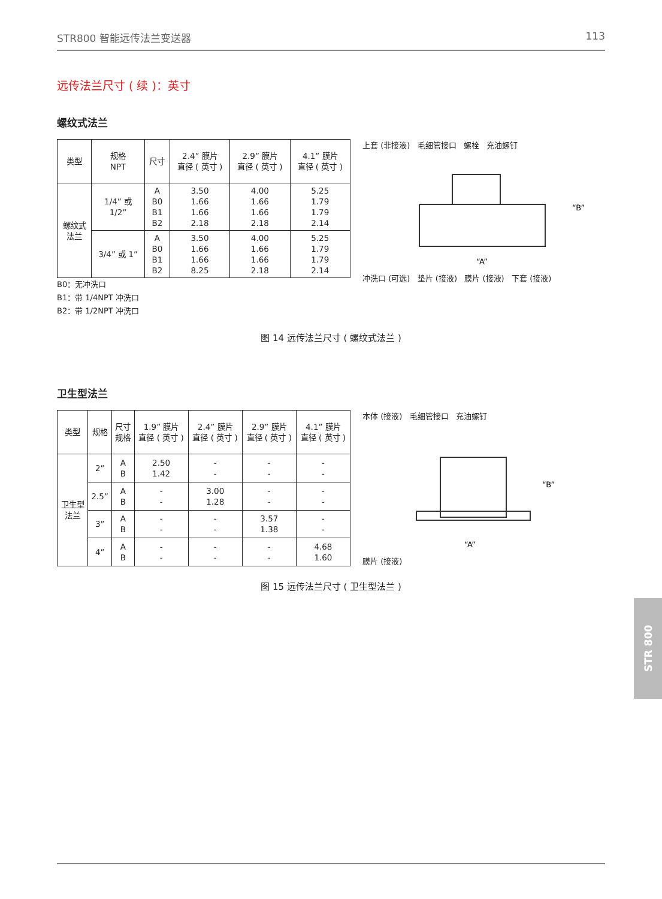STR800 智能远传法兰变送器 113
远传法兰尺寸 ( 续 )：英寸
螺纹式法兰
| 类型 | 规格 NPT | 尺寸 | 2.4” 膜片 直径 ( 英寸 ) | 2.9” 膜片 直径 ( 英寸 ) | 4.1” 膜片 直径 ( 英寸 ) |
| --- | --- | --- | --- | --- | --- |
| 螺纹式 法兰 | 1/4” 或 1/2” | A B0 B1 B2 | 3.50 1.66 1.66 2.18 | 4.00 1.66 1.66 2.18 | 5.25 1.79 1.79 2.14 |
| | 3/4” 或 1” | A B0 B1 B2 | 3.50 1.66 1.66 8.25 | 4.00 1.66 1.66 2.18 | 5.25 1.79 1.79 2.14 |
B0：无冲洗口
B1：带 1/4NPT 冲洗口
B2：带 1/2NPT 冲洗口
上套 (非接液) 毛细管接口 螺栓 充油螺钉
“B”
“A”
冲洗口 (可选) 垫片 (接液) 膜片 (接液) 下套 (接液)
图 14 远传法兰尺寸 ( 螺纹式法兰 )
卫生型法兰
| 类型 | 规格 | 尺寸 规格 | 1.9” 膜片 直径 ( 英寸 ) | 2.4” 膜片 直径 ( 英寸 ) | 2.9” 膜片 直径 ( 英寸 ) | 4.1” 膜片 直径 ( 英寸 ) |
| --- | --- | --- | --- | --- | --- | --- |
| 卫生型 法兰 | 2” | A B | 2.50 1.42 | - - | - - | - - |
| | 2.5” | A B | - - | 3.00 1.28 | - - | - - |
| | 3” | A B | - - | - - | 3.57 1.38 | - - |
| | 4” | A B | - - | - - | - - | 4.68 1.60 |
本体 (接液) 毛细管接口 充油螺钉
“B”
“A”
膜片 (接液)
图 15 远传法兰尺寸 ( 卫生型法兰 )
STR 800